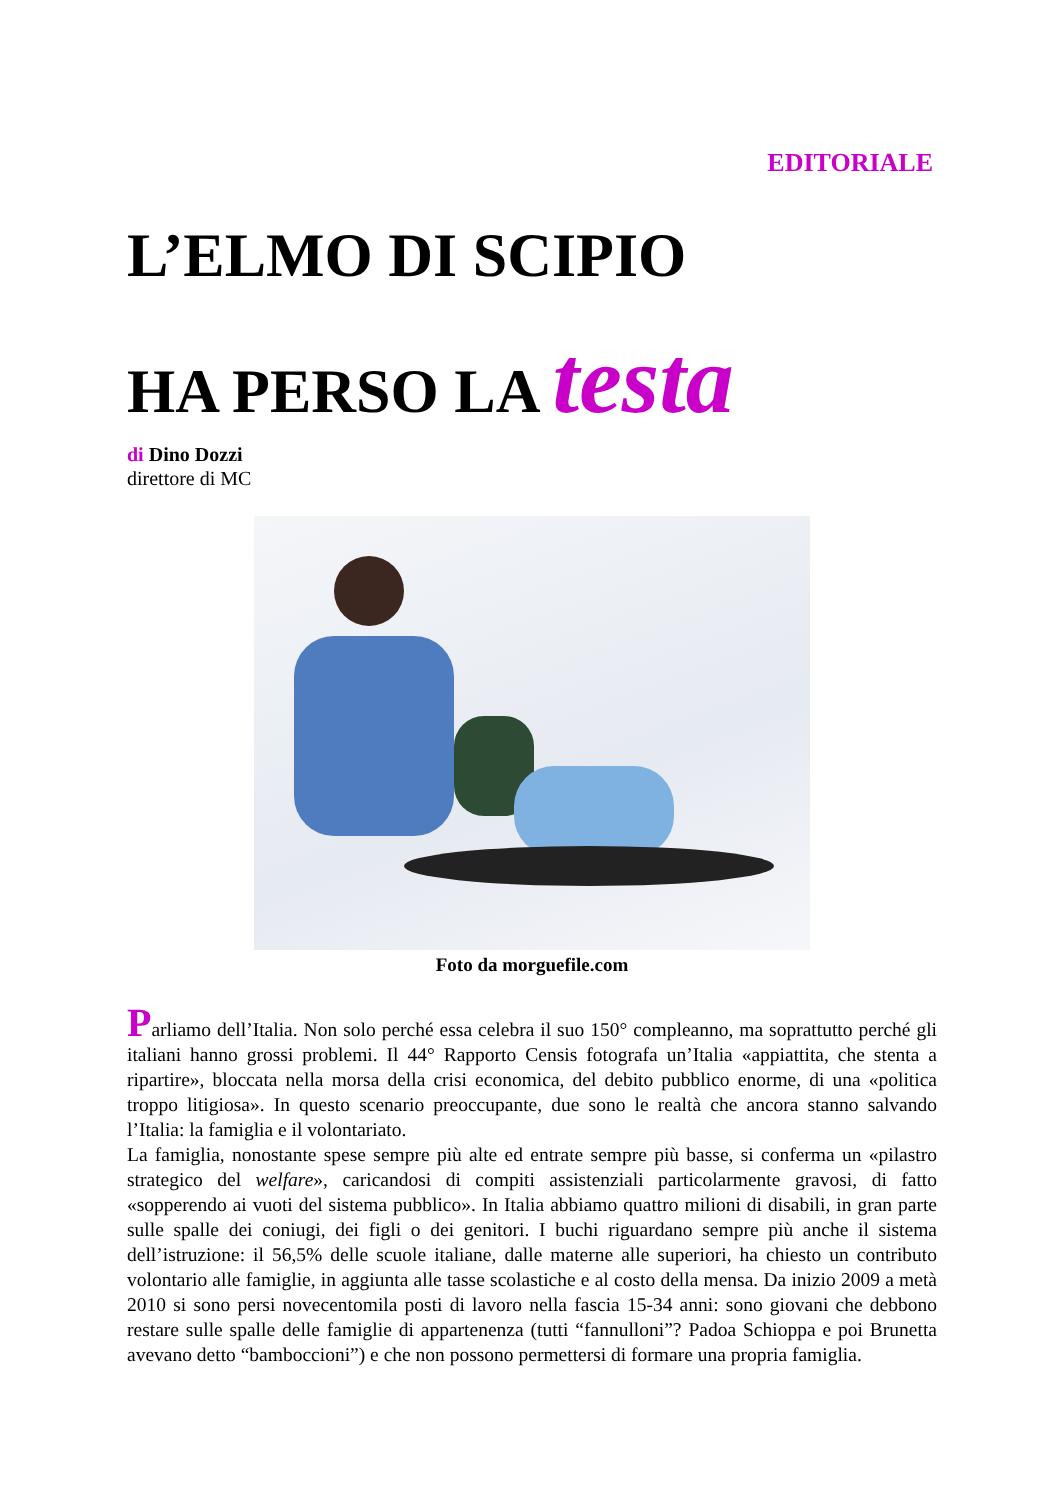EDITORIALE
L’ELMO DI SCIPIO
HA PERSO LA testa
di Dino Dozzi
direttore di MC
Foto da morguefile.com
Parliamo dell’Italia. Non solo perché essa celebra il suo 150° compleanno, ma soprattutto perché gli italiani hanno grossi problemi. Il 44° Rapporto Censis fotografa un’Italia «appiattita, che stenta a ripartire», bloccata nella morsa della crisi economica, del debito pubblico enorme, di una «politica troppo litigiosa». In questo scenario preoccupante, due sono le realtà che ancora stanno salvando l’Italia: la famiglia e il volontariato.
La famiglia, nonostante spese sempre più alte ed entrate sempre più basse, si conferma un «pilastro strategico del welfare», caricandosi di compiti assistenziali particolarmente gravosi, di fatto «sopperendo ai vuoti del sistema pubblico». In Italia abbiamo quattro milioni di disabili, in gran parte sulle spalle dei coniugi, dei figli o dei genitori. I buchi riguardano sempre più anche il sistema dell’istruzione: il 56,5% delle scuole italiane, dalle materne alle superiori, ha chiesto un contributo volontario alle famiglie, in aggiunta alle tasse scolastiche e al costo della mensa. Da inizio 2009 a metà 2010 si sono persi novecentomila posti di lavoro nella fascia 15-34 anni: sono giovani che debbono restare sulle spalle delle famiglie di appartenenza (tutti “fannulloni”? Padoa Schioppa e poi Brunetta avevano detto “bamboccioni”) e che non possono permettersi di formare una propria famiglia.